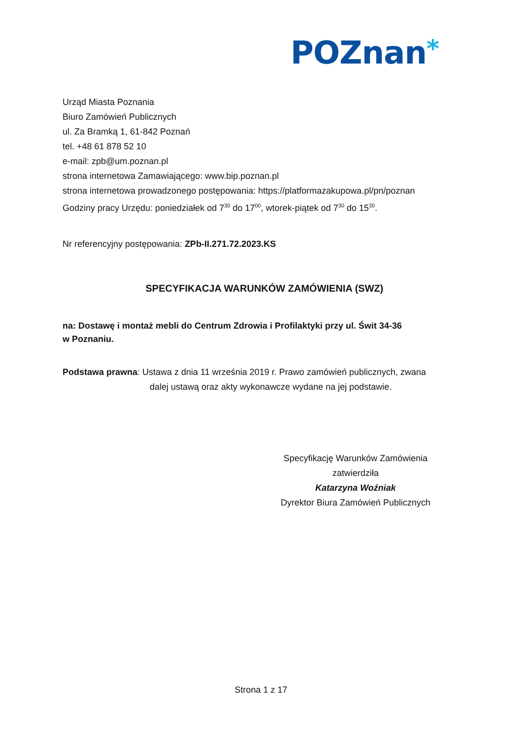POZnan*
Urząd Miasta Poznania
Biuro Zamówień Publicznych
ul. Za Bramką 1, 61-842 Poznań
tel. +48 61 878 52 10
e-mail: zpb@um.poznan.pl
strona internetowa Zamawiającego: www.bip.poznan.pl
strona internetowa prowadzonego postępowania: https://platformazakupowa.pl/pn/poznan
Godziny pracy Urzędu: poniedziałek od 7<sup>30</sup> do 17<sup>00</sup>, wtorek-piątek od 7<sup>30</sup> do 15<sup>30</sup>.
Nr referencyjny postępowania: ZPb-II.271.72.2023.KS
SPECYFIKACJA WARUNKÓW ZAMÓWIENIA (SWZ)
na: Dostawę i montaż mebli do Centrum Zdrowia i Profilaktyki przy ul. Świt 34-36
w Poznaniu.
Podstawa prawna: Ustawa z dnia 11 września 2019 r. Prawo zamówień publicznych, zwana
dalej ustawą oraz akty wykonawcze wydane na jej podstawie.
Specyfikację Warunków Zamówienia
zatwierdziła
Katarzyna Woźniak
Dyrektor Biura Zamówień Publicznych
Strona 1 z 17